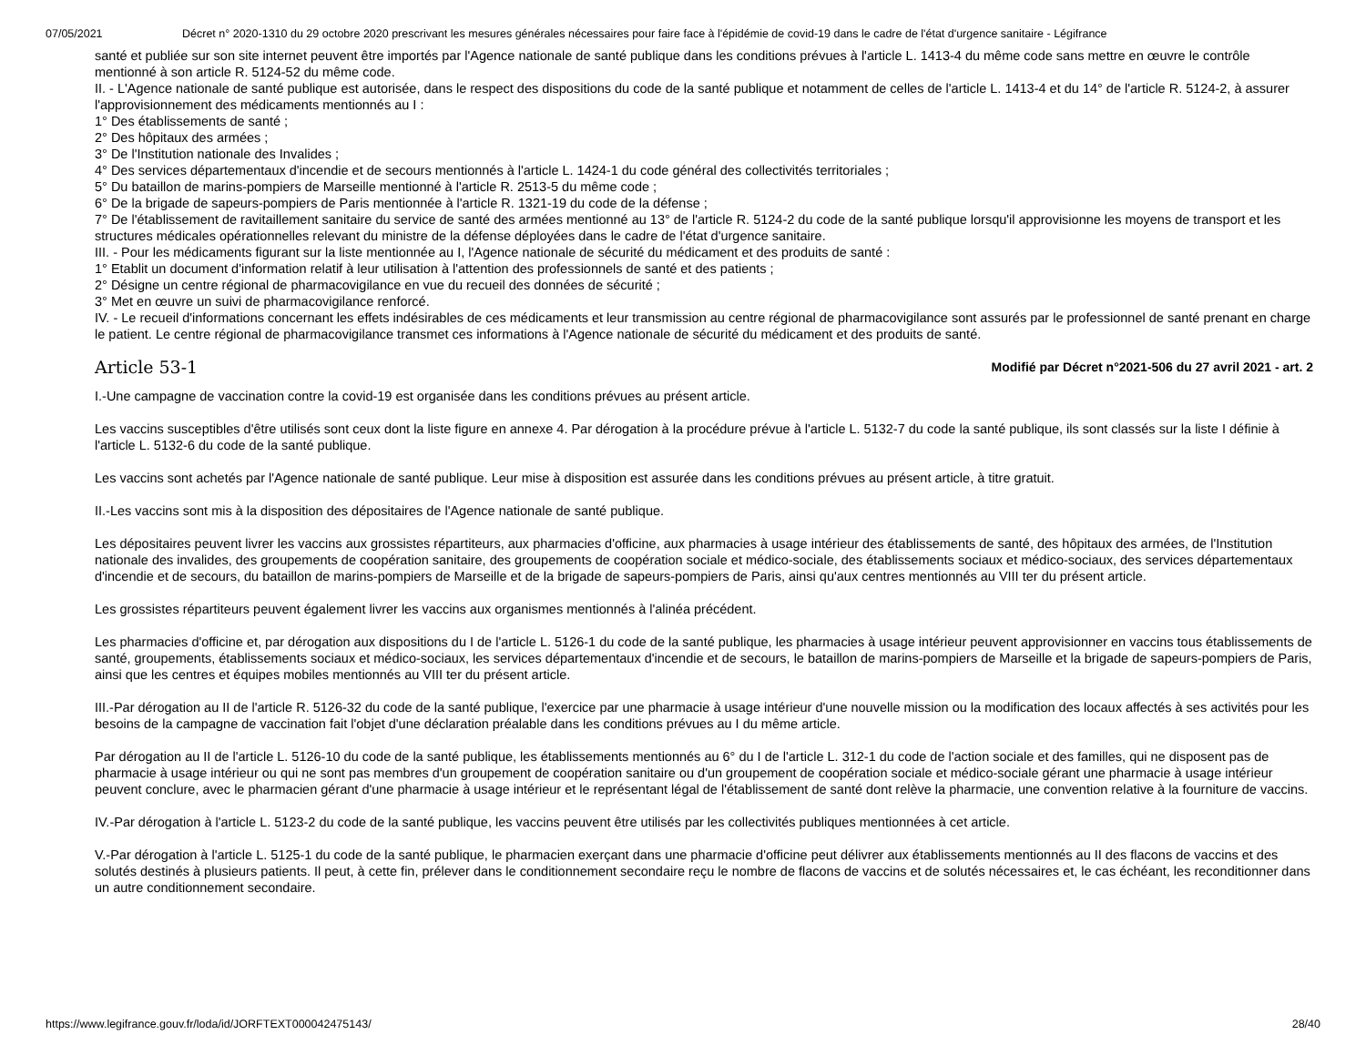07/05/2021 Décret n° 2020-1310 du 29 octobre 2020 prescrivant les mesures générales nécessaires pour faire face à l'épidémie de covid-19 dans le cadre de l'état d'urgence sanitaire - Légifrance
santé et publiée sur son site internet peuvent être importés par l'Agence nationale de santé publique dans les conditions prévues à l'article L. 1413-4 du même code sans mettre en œuvre le contrôle mentionné à son article R. 5124-52 du même code.
II. - L'Agence nationale de santé publique est autorisée, dans le respect des dispositions du code de la santé publique et notamment de celles de l'article L. 1413-4 et du 14° de l'article R. 5124-2, à assurer l'approvisionnement des médicaments mentionnés au I :
1° Des établissements de santé ;
2° Des hôpitaux des armées ;
3° De l'Institution nationale des Invalides ;
4° Des services départementaux d'incendie et de secours mentionnés à l'article L. 1424-1 du code général des collectivités territoriales ;
5° Du bataillon de marins-pompiers de Marseille mentionné à l'article R. 2513-5 du même code ;
6° De la brigade de sapeurs-pompiers de Paris mentionnée à l'article R. 1321-19 du code de la défense ;
7° De l'établissement de ravitaillement sanitaire du service de santé des armées mentionné au 13° de l'article R. 5124-2 du code de la santé publique lorsqu'il approvisionne les moyens de transport et les structures médicales opérationnelles relevant du ministre de la défense déployées dans le cadre de l'état d'urgence sanitaire.
III. - Pour les médicaments figurant sur la liste mentionnée au I, l'Agence nationale de sécurité du médicament et des produits de santé :
1° Etablit un document d'information relatif à leur utilisation à l'attention des professionnels de santé et des patients ;
2° Désigne un centre régional de pharmacovigilance en vue du recueil des données de sécurité ;
3° Met en œuvre un suivi de pharmacovigilance renforcé.
IV. - Le recueil d'informations concernant les effets indésirables de ces médicaments et leur transmission au centre régional de pharmacovigilance sont assurés par le professionnel de santé prenant en charge le patient. Le centre régional de pharmacovigilance transmet ces informations à l'Agence nationale de sécurité du médicament et des produits de santé.
Article 53-1
Modifié par Décret n°2021-506 du 27 avril 2021 - art. 2
I.-Une campagne de vaccination contre la covid-19 est organisée dans les conditions prévues au présent article.
Les vaccins susceptibles d'être utilisés sont ceux dont la liste figure en annexe 4. Par dérogation à la procédure prévue à l'article L. 5132-7 du code la santé publique, ils sont classés sur la liste I définie à l'article L. 5132-6 du code de la santé publique.
Les vaccins sont achetés par l'Agence nationale de santé publique. Leur mise à disposition est assurée dans les conditions prévues au présent article, à titre gratuit.
II.-Les vaccins sont mis à la disposition des dépositaires de l'Agence nationale de santé publique.
Les dépositaires peuvent livrer les vaccins aux grossistes répartiteurs, aux pharmacies d'officine, aux pharmacies à usage intérieur des établissements de santé, des hôpitaux des armées, de l'Institution nationale des invalides, des groupements de coopération sanitaire, des groupements de coopération sociale et médico-sociale, des établissements sociaux et médico-sociaux, des services départementaux d'incendie et de secours, du bataillon de marins-pompiers de Marseille et de la brigade de sapeurs-pompiers de Paris, ainsi qu'aux centres mentionnés au VIII ter du présent article.
Les grossistes répartiteurs peuvent également livrer les vaccins aux organismes mentionnés à l'alinéa précédent.
Les pharmacies d'officine et, par dérogation aux dispositions du I de l'article L. 5126-1 du code de la santé publique, les pharmacies à usage intérieur peuvent approvisionner en vaccins tous établissements de santé, groupements, établissements sociaux et médico-sociaux, les services départementaux d'incendie et de secours, le bataillon de marins-pompiers de Marseille et la brigade de sapeurs-pompiers de Paris, ainsi que les centres et équipes mobiles mentionnés au VIII ter du présent article.
III.-Par dérogation au II de l'article R. 5126-32 du code de la santé publique, l'exercice par une pharmacie à usage intérieur d'une nouvelle mission ou la modification des locaux affectés à ses activités pour les besoins de la campagne de vaccination fait l'objet d'une déclaration préalable dans les conditions prévues au I du même article.
Par dérogation au II de l'article L. 5126-10 du code de la santé publique, les établissements mentionnés au 6° du I de l'article L. 312-1 du code de l'action sociale et des familles, qui ne disposent pas de pharmacie à usage intérieur ou qui ne sont pas membres d'un groupement de coopération sanitaire ou d'un groupement de coopération sociale et médico-sociale gérant une pharmacie à usage intérieur peuvent conclure, avec le pharmacien gérant d'une pharmacie à usage intérieur et le représentant légal de l'établissement de santé dont relève la pharmacie, une convention relative à la fourniture de vaccins.
IV.-Par dérogation à l'article L. 5123-2 du code de la santé publique, les vaccins peuvent être utilisés par les collectivités publiques mentionnées à cet article.
V.-Par dérogation à l'article L. 5125-1 du code de la santé publique, le pharmacien exerçant dans une pharmacie d'officine peut délivrer aux établissements mentionnés au II des flacons de vaccins et des solutés destinés à plusieurs patients. Il peut, à cette fin, prélever dans le conditionnement secondaire reçu le nombre de flacons de vaccins et de solutés nécessaires et, le cas échéant, les reconditionner dans un autre conditionnement secondaire.
https://www.legifrance.gouv.fr/loda/id/JORFTEXT000042475143/ 28/40